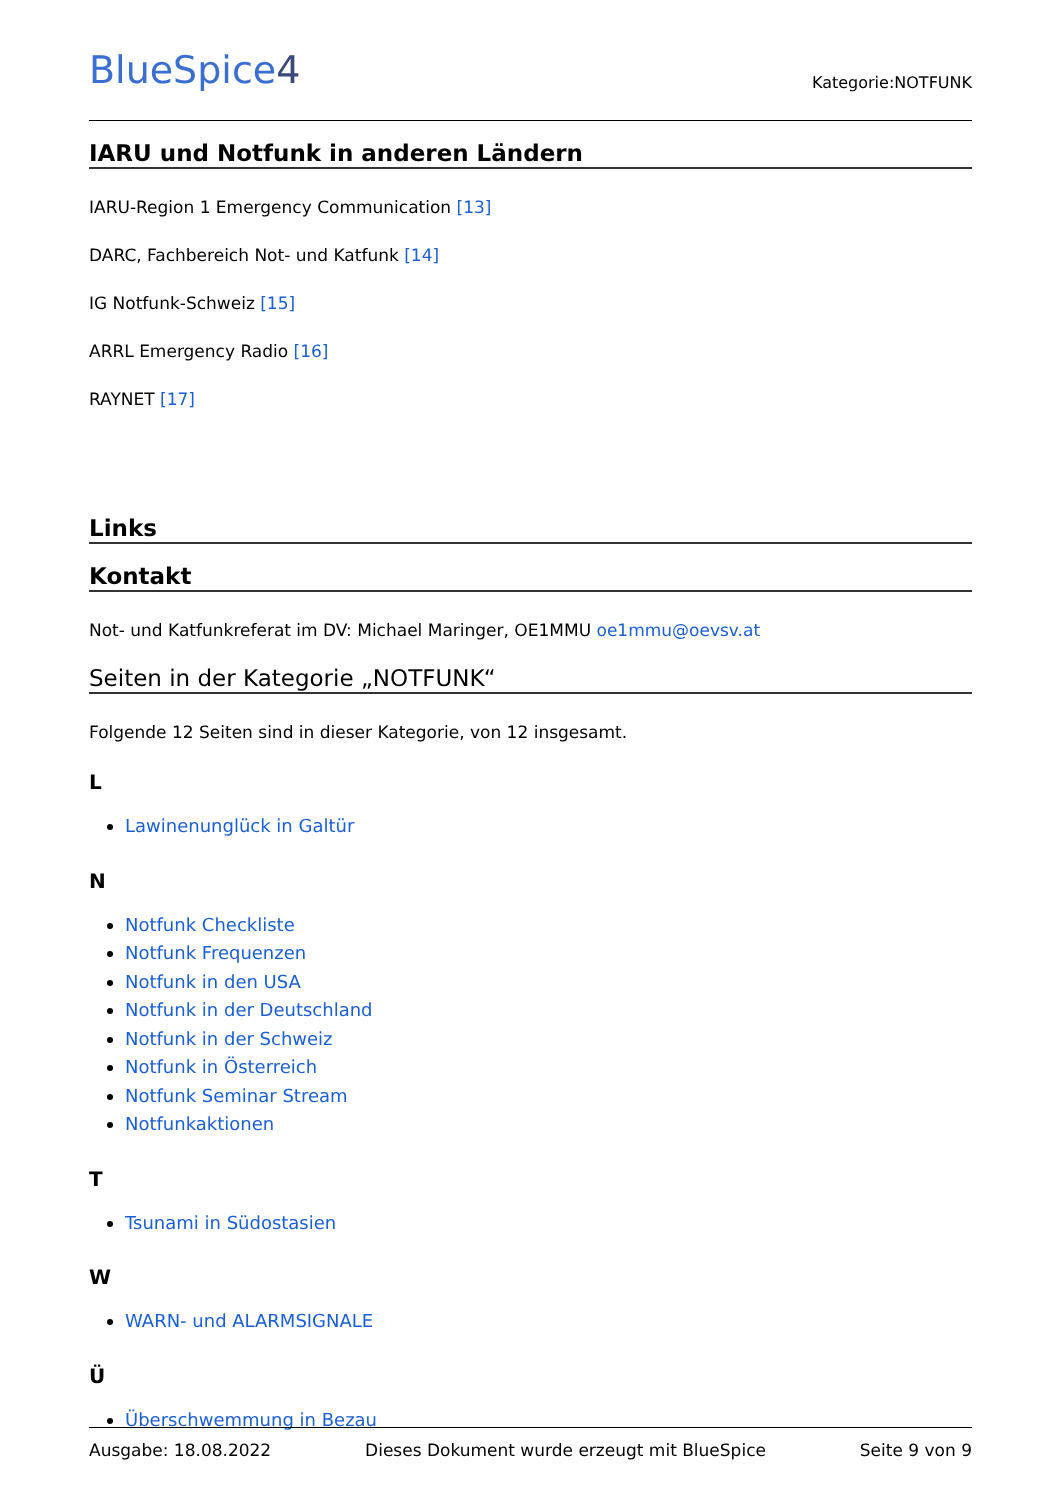BlueSpice4
Kategorie:NOTFUNK
IARU und Notfunk in anderen Ländern
IARU-Region 1 Emergency Communication [13]
DARC, Fachbereich Not- und Katfunk [14]
IG Notfunk-Schweiz [15]
ARRL Emergency Radio [16]
RAYNET [17]
Links
Kontakt
Not- und Katfunkreferat im DV: Michael Maringer, OE1MMU oe1mmu@oevsv.at
Seiten in der Kategorie „NOTFUNK“
Folgende 12 Seiten sind in dieser Kategorie, von 12 insgesamt.
L
Lawinenunglück in Galtür
N
Notfunk Checkliste
Notfunk Frequenzen
Notfunk in den USA
Notfunk in der Deutschland
Notfunk in der Schweiz
Notfunk in Österreich
Notfunk Seminar Stream
Notfunkaktionen
T
Tsunami in Südostasien
W
WARN- und ALARMSIGNALE
Ü
Überschwemmung in Bezau
Ausgabe: 18.08.2022 Dieses Dokument wurde erzeugt mit BlueSpice Seite 9 von 9